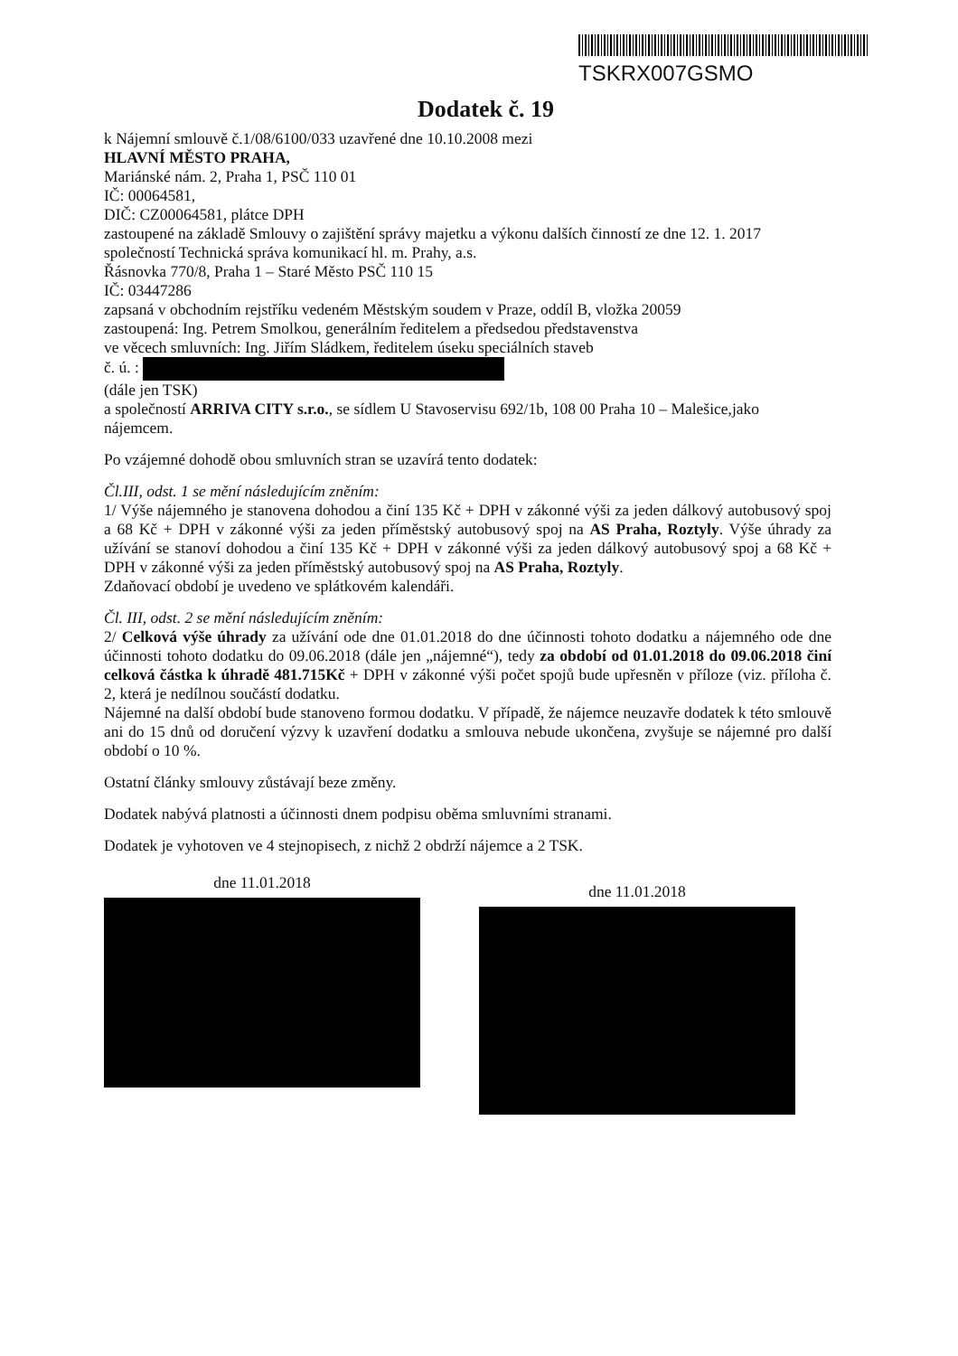TSKRX007GSMO
Dodatek č. 19
k Nájemní smlouvě č.1/08/6100/033 uzavřené dne 10.10.2008 mezi
HLAVNÍ MĚSTO PRAHA,
Mariánské nám. 2, Praha 1, PSČ 110 01
IČ: 00064581,
DIČ: CZ00064581, plátce DPH
zastoupené na základě Smlouvy o zajištění správy majetku a výkonu dalších činností ze dne 12. 1. 2017 společností Technická správa komunikací hl. m. Prahy, a.s.
Řásnovka 770/8, Praha 1 – Staré Město PSČ 110 15
IČ: 03447286
zapsaná v obchodním rejstříku vedeném Městským soudem v Praze, oddíl B, vložka 20059
zastoupená: Ing. Petrem Smolkou, generálním ředitelem a předsedou představenstva
ve věcech smluvních: Ing. Jiřím Sládkem, ředitelem úseku speciálních staveb
č. ú. :
(dále jen TSK)
a společností ARRIVA CITY s.r.o., se sídlem U Stavoservisu 692/1b, 108 00 Praha 10 – Malešice,jako nájemcem.
Po vzájemné dohodě obou smluvních stran se uzavírá tento dodatek:
Čl.III, odst. 1 se mění následujícím zněním:
1/ Výše nájemného je stanovena dohodou a činí 135 Kč + DPH v zákonné výši za jeden dálkový autobusový spoj a 68 Kč + DPH v zákonné výši za jeden příměstský autobusový spoj na AS Praha, Roztyly. Výše úhrady za užívání se stanoví dohodou a činí 135 Kč + DPH v zákonné výši za jeden dálkový autobusový spoj a 68 Kč + DPH v zákonné výši za jeden příměstský autobusový spoj na AS Praha, Roztyly.
Zdaňovací období je uvedeno ve splátkovém kalendáři.
Čl. III, odst. 2 se mění následujícím zněním:
2/ Celková výše úhrady za užívání ode dne 01.01.2018 do dne účinnosti tohoto dodatku a nájemného ode dne účinnosti tohoto dodatku do 09.06.2018 (dále jen „nájemné“), tedy za období od 01.01.2018 do 09.06.2018 činí celková částka k úhradě 481.715Kč + DPH v zákonné výši počet spojů bude upřesněn v příloze (viz. příloha č. 2, která je nedílnou součástí dodatku.
Nájemné na další období bude stanoveno formou dodatku. V případě, že nájemce neuzavře dodatek k této smlouvě ani do 15 dnů od doručení výzvy k uzavření dodatku a smlouva nebude ukončena, zvyšuje se nájemné pro další období o 10 %.
Ostatní články smlouvy zůstávají beze změny.
Dodatek nabývá platnosti a účinnosti dnem podpisu oběma smluvními stranami.
Dodatek je vyhotoven ve 4 stejnopisech, z nichž 2 obdrží nájemce a 2 TSK.
dne 11.01.2018
dne 11.01.2018